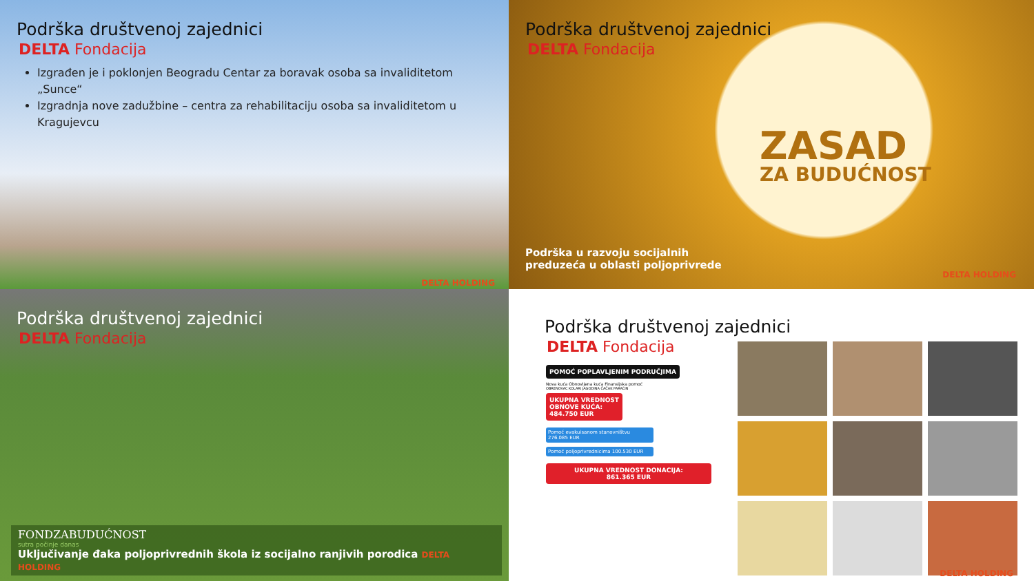Podrška društvenoj zajednici
DELTA Fondacija
Izgrađen je i poklonjen Beogradu Centar za boravak osoba sa invaliditetom „Sunce“
Izgradnja nove zadužbine – centra za rehabilitaciju osoba sa invaliditetom u Kragujevcu
DELTA HOLDING
Podrška društvenoj zajednici
DELTA Fondacija
ZASAD
ZA BUDUĆNOST
Podrška u razvoju socijalnih
preduzeća u oblasti poljoprivrede
DELTA HOLDING
Podrška društvenoj zajednici
DELTA Fondacija
FONDZABUDUĆNOST
sutra počinje danas
Uključivanje đaka poljoprivrednih škola iz socijalno ranjivih porodica DELTA HOLDING
Podrška društvenoj zajednici
DELTA Fondacija
POMOĆ POPLAVLJENIM PODRUČJIMA
Nova kuća Obnovljena kuća Finansijska pomoć
OBRENOVAC KOLARI JAGODINA ČAČAK PARAĆIN
UKUPNA VREDNOST
OBNOVE KUĆA:
484.750 EUR
Pomoć evakuisanom stanovništvu 276.085 EUR
Pomoć poljoprivrednicima 100.530 EUR
UKUPNA VREDNOST DONACIJA:
861.365 EUR
DELTA HOLDING